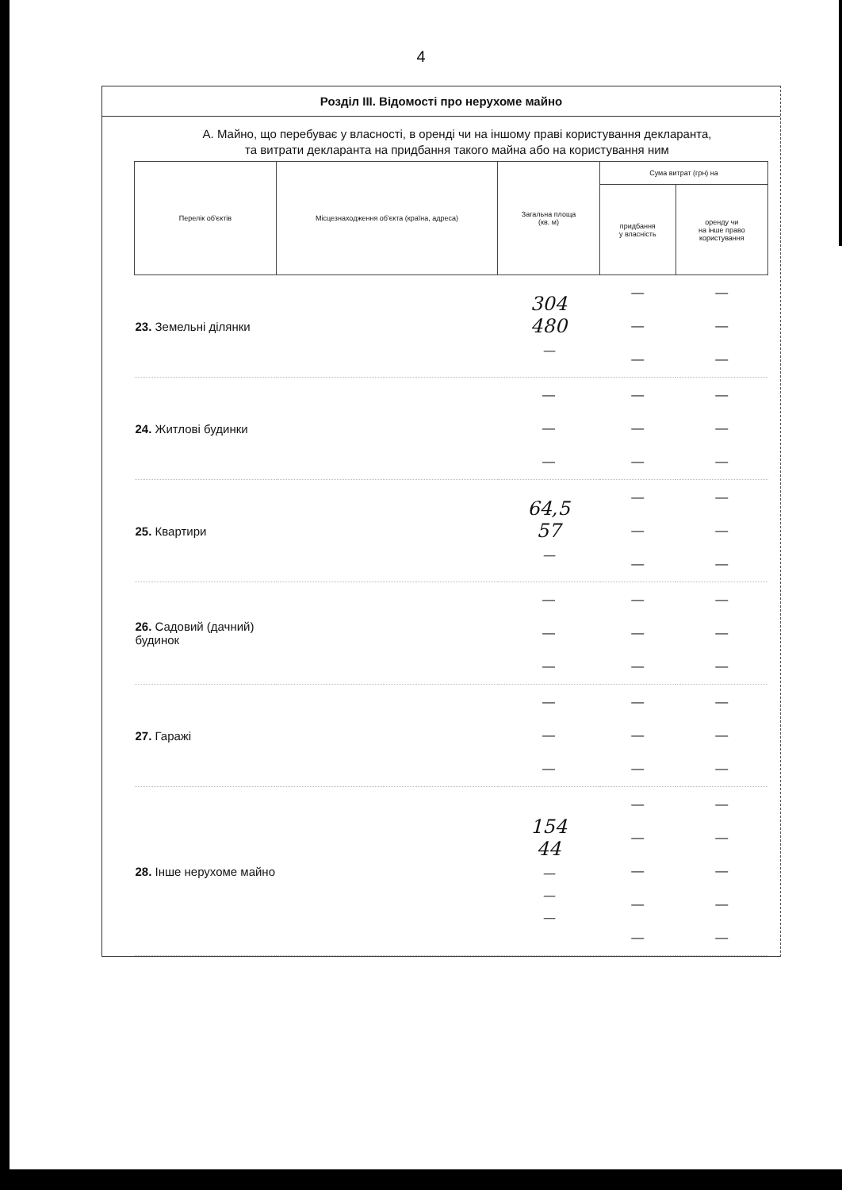4
Розділ III. Відомості про нерухоме майно
А. Майно, що перебуває у власності, в оренді чи на іншому праві користування декларанта,
та витрати декларанта на придбання такого майна або на користування ним
| Перелік об'єктів | Місцезнаходження об'єкта (країна, адреса) | Загальна площа (кв. м) | Сума витрат (грн) на | |
| --- | --- | --- | --- | --- |
| | | | придбання у власність | оренду чи на інше право користування |
| 23. Земельні ділянки | | 304 480 — | — — — | — — — |
| 24. Житлові будинки | | — — — | — — — | — — — |
| 25. Квартири | | 64,5 57 — | — — — | — — — |
| 26. Садовий (дачний) будинок | | — — — | — — — | — — — |
| 27. Гаражі | | — — — | — — — | — — — |
| 28. Інше нерухоме майно | | 154 44 — — — | — — — — — | — — — — — |